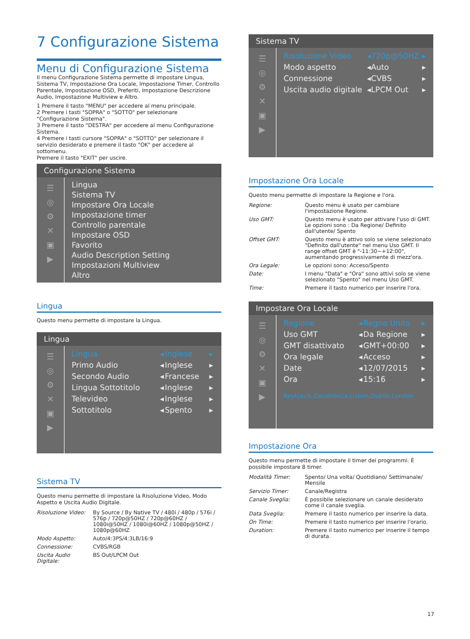7 Configurazione Sistema
Menu di Configurazione Sistema
Il menu Configurazione Sistema permette di impostare Lingua, Sistema TV, Impostazione Ora Locale, Impostazione Timer, Controllo Parentale, Impostazione OSD, Preferiti, Impostazione Descrizione Audio, Impostazione Multiview e Altro.
1 Premere il tasto "MENU" per accedere al menu principale.
2 Premere i tasti "SOPRA" o "SOTTO" per selezionare "Configurazione Sistema".
3 Premere il tasto "DESTRA" per accedere al menu Configurazione Sistema.
4 Premere i tasti cursore "SOPRA" o "SOTTO" per selezionare il servizio desiderato e premere il tasto "OK" per accedere al sottomenu.
Premere il tasto "EXIT" per uscire.
Configurazione Sistema
☰
◎
⚙
✕
▣
▶
Lingua
Sistema TV
Impostare Ora Locale
Impostazione timer
Controllo parentale
Impostare OSD
Favorito
Audio Description Setting
Impostazioni Multiview
Altro
Lingua
Questo menu permette di impostare la Lingua.
Lingua
☰
◎
⚙
✕
▣
▶
| Lingua | ◂ | Inglese | ▸ |
| Primo Audio | ◂ | Inglese | ▸ |
| Secondo Audio | ◂ | Francese | ▸ |
| Lingua Sottotitolo | ◂ | Inglese | ▸ |
| Televideo | ◂ | Inglese | ▸ |
| Sottotitolo | ◂ | Spento | ▸ |
Sistema TV
Questo menu permette di impostare la Risoluzione Video, Modo Aspetto e Uscita Audio Digitale.
| Risoluzione Video: | By Source / By Native TV / 480i / 480p / 576i / 576p / 720p@50HZ / 720p@60HZ / 1080i@50HZ / 1080i@60HZ / 1080p@50HZ / 1080p@60HZ |
| Modo Aspetto: | Auto/4:3PS/4:3LB/16:9 |
| Connessione: | CVBS/RGB |
| Uscita Audio Digitale: | BS Out/LPCM Out |
Sistema TV
☰
◎
⚙
✕
▣
▶
| Risoluzione Video | ◂ | 720p@50HZ | ▸ |
| Modo aspetto | ◂ | Auto | ▸ |
| Connessione | ◂ | CVBS | ▸ |
| Uscita audio digitale | ◂ | LPCM Out | ▸ |
Impostazione Ora Locale
Questo menu permette di impostare la Regione e l'ora.
| Regione: | Questo menu è usato per cambiare l'impostazione Regione. |
| Uso GMT: | Questo menu è usato per attivare l'uso di GMT. Le opzioni sono : Da Regione/ Definito dall'utente/ Spento |
| Offset GMT: | Questo menu è attivo solo se viene selezionato "Definito dall'utente" nel menu Uso GMT. Il range offset GMT è "-11:30~+12:00", aumentando progressivamente di mezz'ora. |
| Ora Legale: | Le opzioni sono: Acceso/Spento |
| Date: | I menu "Data" e "Ora" sono attivi solo se viene selezionato "Spento" nel menu Uso GMT. |
| Time: | Premere il tasto numerico per inserire l'ora. |
Impostare Ora Locale
☰
◎
⚙
✕
▣
▶
| Regione | ◂ | Regno Unito | ▸ |
| Uso GMT | ◂ | Da Regione | ▸ |
| GMT disattivato | ◂ | GMT+00:00 | ▸ |
| Ora legale | ◂ | Acceso | ▸ |
| Date | ◂ | 12/07/2015 | ▸ |
| Ora | ◂ | 15:16 | ▸ |
Reykjavik,Casablanca,Lisbon,Dublin,London
Impostazione Ora
Questo menu permette di impostare il timer dei programmi. È possibile impostare 8 timer.
| Modalità Timer: | Spento/ Una volta/ Quotidiano/ Settimanale/ Mensile |
| Servizio Timer: | Canale/Registra |
| Canale Sveglia: | È possibile selezionare un canale desiderato come il canale sveglia. |
| Data Sveglia: | Premere il tasto numerico per inserire la data. |
| On Time: | Premere il tasto numerico per inserire l'orario. |
| Duration: | Premere il tasto numerico per inserire il tempo di durata. |
17